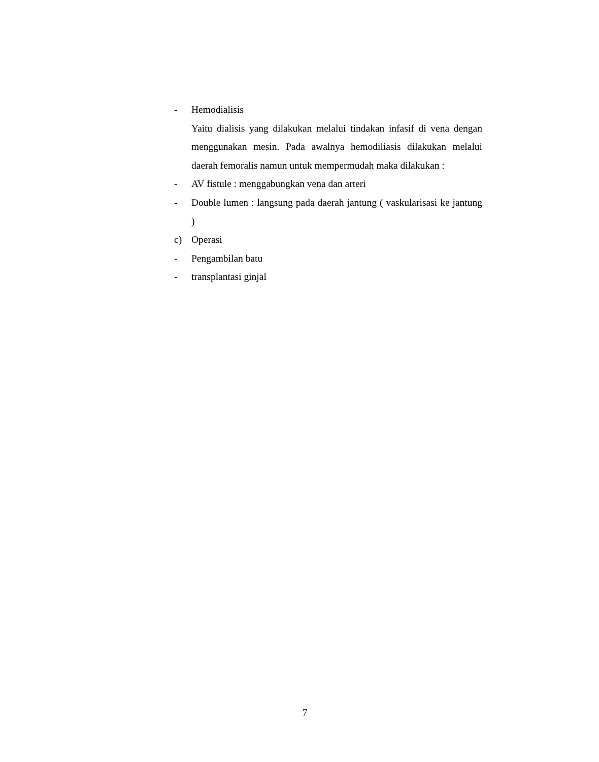- Hemodialisis
Yaitu dialisis yang dilakukan melalui tindakan infasif di vena dengan menggunakan mesin. Pada awalnya hemodiliasis dilakukan melalui daerah femoralis namun untuk mempermudah maka dilakukan :
- AV fistule : menggabungkan vena dan arteri
- Double lumen : langsung pada daerah jantung ( vaskularisasi ke jantung )
c) Operasi
- Pengambilan batu
- transplantasi ginjal
7